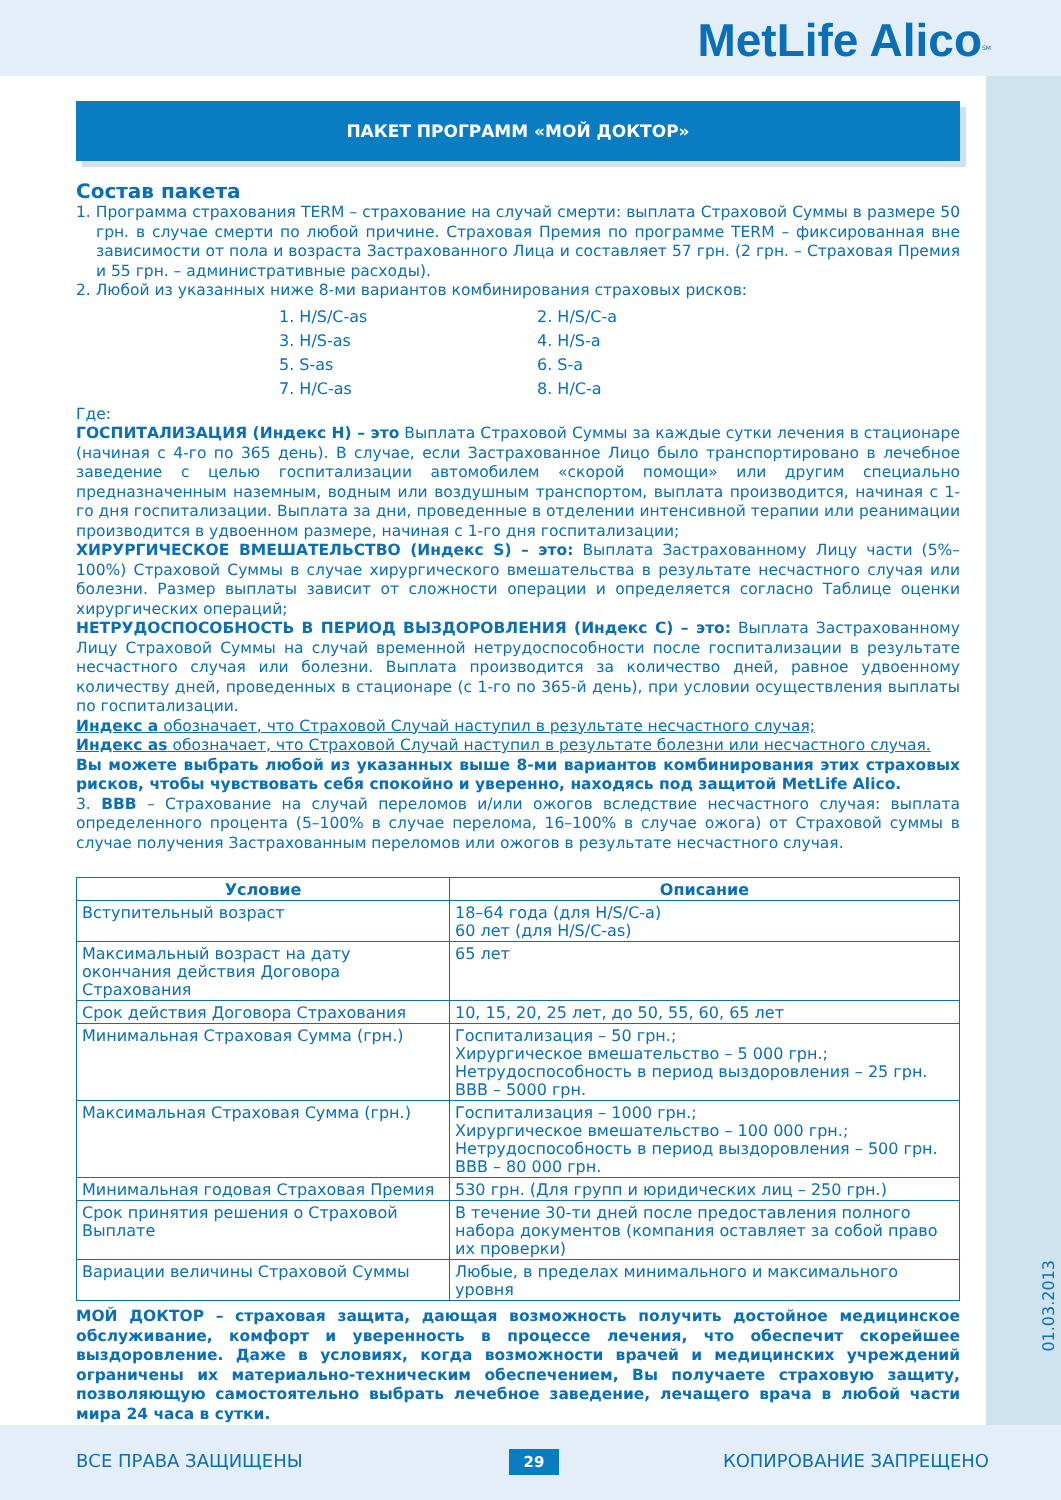MetLife Alico<sup>SM</sup>
01.03.2013
ПАКЕТ ПРОГРАММ «МОЙ ДОКТОР»
Состав пакета
1. Программа страхования TERM – страхование на случай смерти: выплата Страховой Суммы в размере 50 грн. в случае смерти по любой причине. Страховая Премия по программе TERM – фиксированная вне зависимости от пола и возраста Застрахованного Лица и составляет 57 грн. (2 грн. – Страховая Премия и 55 грн. – административные расходы).
2. Любой из указанных ниже 8-ми вариантов комбинирования страховых рисков:
1. H/S/C-as 2. H/S/C-a 3. H/S-as 4. H/S-a 5. S-as 6. S-a 7. H/C-as 8. H/C-a
Где:
ГОСПИТАЛИЗАЦИЯ (Индекс H) – это Выплата Страховой Суммы за каждые сутки лечения в стационаре (начиная с 4-го по 365 день). В случае, если Застрахованное Лицо было транспортировано в лечебное заведение с целью госпитализации автомобилем «скорой помощи» или другим специально предназначенным наземным, водным или воздушным транспортом, выплата производится, начиная с 1-го дня госпитализации. Выплата за дни, проведенные в отделении интенсивной терапии или реанимации производится в удвоенном размере, начиная с 1-го дня госпитализации;
ХИРУРГИЧЕСКОЕ ВМЕШАТЕЛЬСТВО (Индекс S) – это: Выплата Застрахованному Лицу части (5%–100%) Страховой Суммы в случае хирургического вмешательства в результате несчастного случая или болезни. Размер выплаты зависит от сложности операции и определяется согласно Таблице оценки хирургических операций;
НЕТРУДОСПОСОБНОСТЬ В ПЕРИОД ВЫЗДОРОВЛЕНИЯ (Индекс C) – это: Выплата Застрахованному Лицу Страховой Суммы на случай временной нетрудоспособности после госпитализации в результате несчастного случая или болезни. Выплата производится за количество дней, равное удвоенному количеству дней, проведенных в стационаре (с 1-го по 365-й день), при условии осуществления выплаты по госпитализации.
Индекс а обозначает, что Страховой Случай наступил в результате несчастного случая;
Индекс as обозначает, что Страховой Случай наступил в результате болезни или несчастного случая.
Вы можете выбрать любой из указанных выше 8-ми вариантов комбинирования этих страховых рисков, чтобы чувствовать себя спокойно и уверенно, находясь под защитой MetLife Alico.
3. ВВВ – Страхование на случай переломов и/или ожогов вследствие несчастного случая: выплата определенного процента (5–100% в случае перелома, 16–100% в случае ожога) от Страховой суммы в случае получения Застрахованным переломов или ожогов в результате несчастного случая.
| Условие | Описание |
| --- | --- |
| Вступительный возраст | 18–64 года (для H/S/C-a) 60 лет (для H/S/C-as) |
| Максимальный возраст на дату окончания действия Договора Страхования | 65 лет |
| Срок действия Договора Страхования | 10, 15, 20, 25 лет, до 50, 55, 60, 65 лет |
| Минимальная Страховая Сумма (грн.) | Госпитализация – 50 грн.; Хирургическое вмешательство – 5 000 грн.; Нетрудоспособность в период выздоровления – 25 грн. ВВВ – 5000 грн. |
| Максимальная Страховая Сумма (грн.) | Госпитализация – 1000 грн.; Хирургическое вмешательство – 100 000 грн.; Нетрудоспособность в период выздоровления – 500 грн. ВВВ – 80 000 грн. |
| Минимальная годовая Страховая Премия | 530 грн. (Для групп и юридических лиц – 250 грн.) |
| Срок принятия решения о Страховой Выплате | В течение 30-ти дней после предоставления полного набора документов (компания оставляет за собой право их проверки) |
| Вариации величины Страховой Суммы | Любые, в пределах минимального и максимального уровня |
МОЙ ДОКТОР – страховая защита, дающая возможность получить достойное медицинское обслуживание, комфорт и уверенность в процессе лечения, что обеспечит скорейшее выздоровление. Даже в условиях, когда возможности врачей и медицинских учреждений ограничены их материально-техническим обеспечением, Вы получаете страховую защиту, позволяющую самостоятельно выбрать лечебное заведение, лечащего врача в любой части мира 24 часа в сутки.
ВСЕ ПРАВА ЗАЩИЩЕНЫ 29 КОПИРОВАНИЕ ЗАПРЕЩЕНО